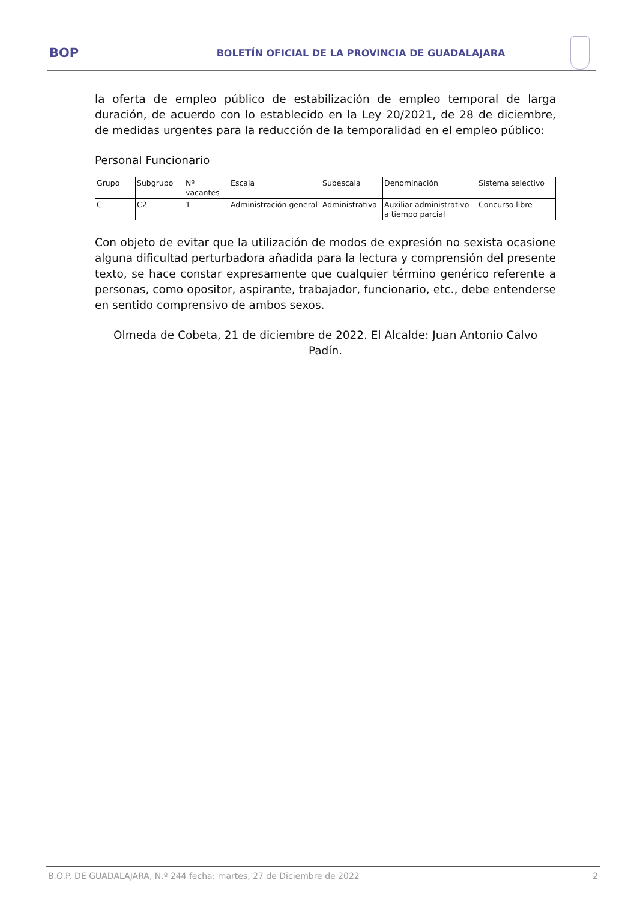BOP
BOLETÍN OFICIAL DE LA PROVINCIA DE GUADALAJARA
la oferta de empleo público de estabilización de empleo temporal de larga duración, de acuerdo con lo establecido en la Ley 20/2021, de 28 de diciembre, de medidas urgentes para la reducción de la temporalidad en el empleo público:
Personal Funcionario
| Grupo | Subgrupo | Nº vacantes | Escala | Subescala | Denominación | Sistema selectivo |
| C | C2 | 1 | Administración general | Administrativa | Auxiliar administrativo a tiempo parcial | Concurso libre |
Con objeto de evitar que la utilización de modos de expresión no sexista ocasione alguna dificultad perturbadora añadida para la lectura y comprensión del presente texto, se hace constar expresamente que cualquier término genérico referente a personas, como opositor, aspirante, trabajador, funcionario, etc., debe entenderse en sentido comprensivo de ambos sexos.
Olmeda de Cobeta, 21 de diciembre de 2022. El Alcalde: Juan Antonio Calvo Padín.
B.O.P. DE GUADALAJARA, N.º 244 fecha: martes, 27 de Diciembre de 2022 2